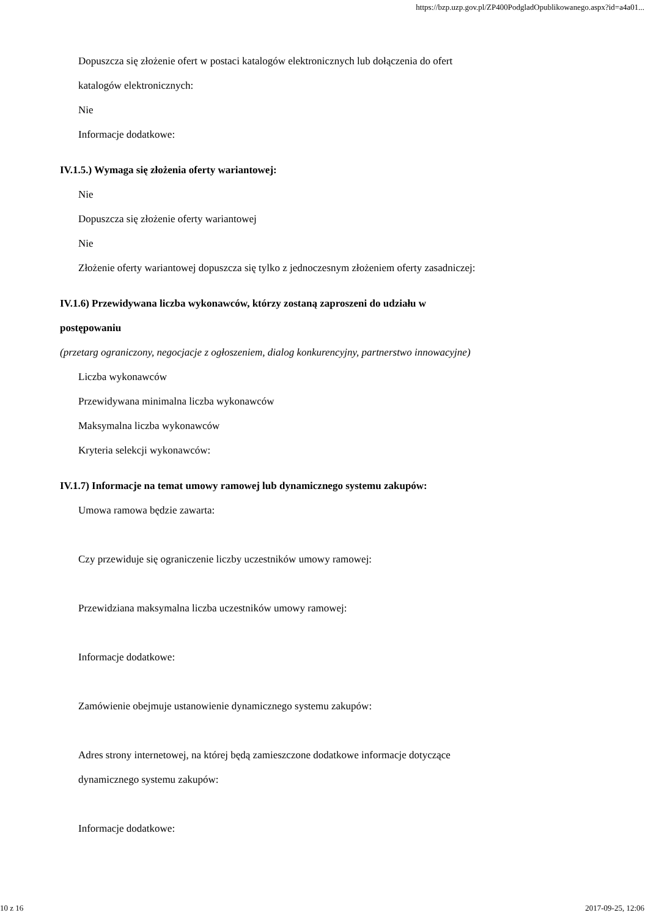https://bzp.uzp.gov.pl/ZP400PodgladOpublikowanego.aspx?id=a4a01...
Dopuszcza się złożenie ofert w postaci katalogów elektronicznych lub dołączenia do ofert
katalogów elektronicznych:
Nie
Informacje dodatkowe:
IV.1.5.) Wymaga się złożenia oferty wariantowej:
Nie
Dopuszcza się złożenie oferty wariantowej
Nie
Złożenie oferty wariantowej dopuszcza się tylko z jednoczesnym złożeniem oferty zasadniczej:
IV.1.6) Przewidywana liczba wykonawców, którzy zostaną zaproszeni do udziału w
postępowaniu
(przetarg ograniczony, negocjacje z ogłoszeniem, dialog konkurencyjny, partnerstwo innowacyjne)
Liczba wykonawców
Przewidywana minimalna liczba wykonawców
Maksymalna liczba wykonawców
Kryteria selekcji wykonawców:
IV.1.7) Informacje na temat umowy ramowej lub dynamicznego systemu zakupów:
Umowa ramowa będzie zawarta:
Czy przewiduje się ograniczenie liczby uczestników umowy ramowej:
Przewidziana maksymalna liczba uczestników umowy ramowej:
Informacje dodatkowe:
Zamówienie obejmuje ustanowienie dynamicznego systemu zakupów:
Adres strony internetowej, na której będą zamieszczone dodatkowe informacje dotyczące
dynamicznego systemu zakupów:
Informacje dodatkowe:
10 z 16 2017-09-25, 12:06